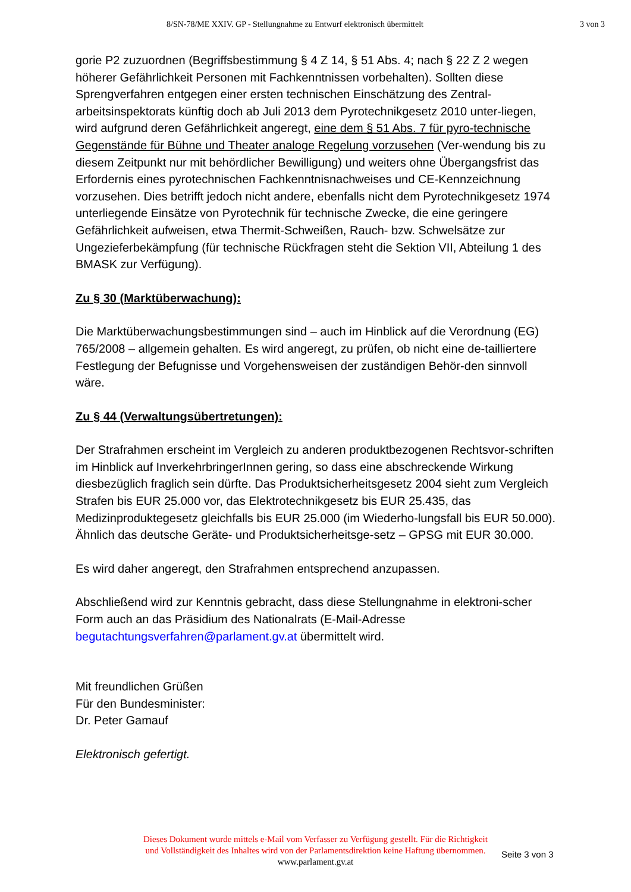8/SN-78/ME XXIV. GP - Stellungnahme zu Entwurf elektronisch übermittelt 3 von 3
gorie P2 zuzuordnen (Begriffsbestimmung § 4 Z 14, § 51 Abs. 4; nach § 22 Z 2 wegen höherer Gefährlichkeit Personen mit Fachkenntnissen vorbehalten). Sollten diese Sprengverfahren entgegen einer ersten technischen Einschätzung des Zentral-arbeitsinspektorats künftig doch ab Juli 2013 dem Pyrotechnikgesetz 2010 unter-liegen, wird aufgrund deren Gefährlichkeit angeregt, eine dem § 51 Abs. 7 für pyro-technische Gegenstände für Bühne und Theater analoge Regelung vorzusehen (Ver-wendung bis zu diesem Zeitpunkt nur mit behördlicher Bewilligung) und weiters ohne Übergangsfrist das Erfordernis eines pyrotechnischen Fachkenntnisnachweises und CE-Kennzeichnung vorzusehen. Dies betrifft jedoch nicht andere, ebenfalls nicht dem Pyrotechnikgesetz 1974 unterliegende Einsätze von Pyrotechnik für technische Zwecke, die eine geringere Gefährlichkeit aufweisen, etwa Thermit-Schweißen, Rauch- bzw. Schwelsätze zur Ungezieferbekämpfung (für technische Rückfragen steht die Sektion VII, Abteilung 1 des BMASK zur Verfügung).
Zu § 30 (Marktüberwachung):
Die Marktüberwachungsbestimmungen sind – auch im Hinblick auf die Verordnung (EG) 765/2008 – allgemein gehalten. Es wird angeregt, zu prüfen, ob nicht eine de-tailliertere Festlegung der Befugnisse und Vorgehensweisen der zuständigen Behör-den sinnvoll wäre.
Zu § 44 (Verwaltungsübertretungen):
Der Strafrahmen erscheint im Vergleich zu anderen produktbezogenen Rechtsvor-schriften im Hinblick auf InverkehrbringerInnen gering, so dass eine abschreckende Wirkung diesbezüglich fraglich sein dürfte. Das Produktsicherheitsgesetz 2004 sieht zum Vergleich Strafen bis EUR 25.000 vor, das Elektrotechnikgesetz bis EUR 25.435, das Medizinproduktegesetz gleichfalls bis EUR 25.000 (im Wiederho-lungsfall bis EUR 50.000). Ähnlich das deutsche Geräte- und Produktsicherheitsge-setz – GPSG mit EUR 30.000.
Es wird daher angeregt, den Strafrahmen entsprechend anzupassen.
Abschließend wird zur Kenntnis gebracht, dass diese Stellungnahme in elektroni-scher Form auch an das Präsidium des Nationalrats (E-Mail-Adresse begutachtungsverfahren@parlament.gv.at übermittelt wird.
Mit freundlichen Grüßen
Für den Bundesminister:
Dr. Peter Gamauf
Elektronisch gefertigt.
Dieses Dokument wurde mittels e-Mail vom Verfasser zu Verfügung gestellt. Für die Richtigkeit
und Vollständigkeit des Inhaltes wird von der Parlamentsdirektion keine Haftung übernommen.
www.parlament.gv.at
Seite 3 von 3